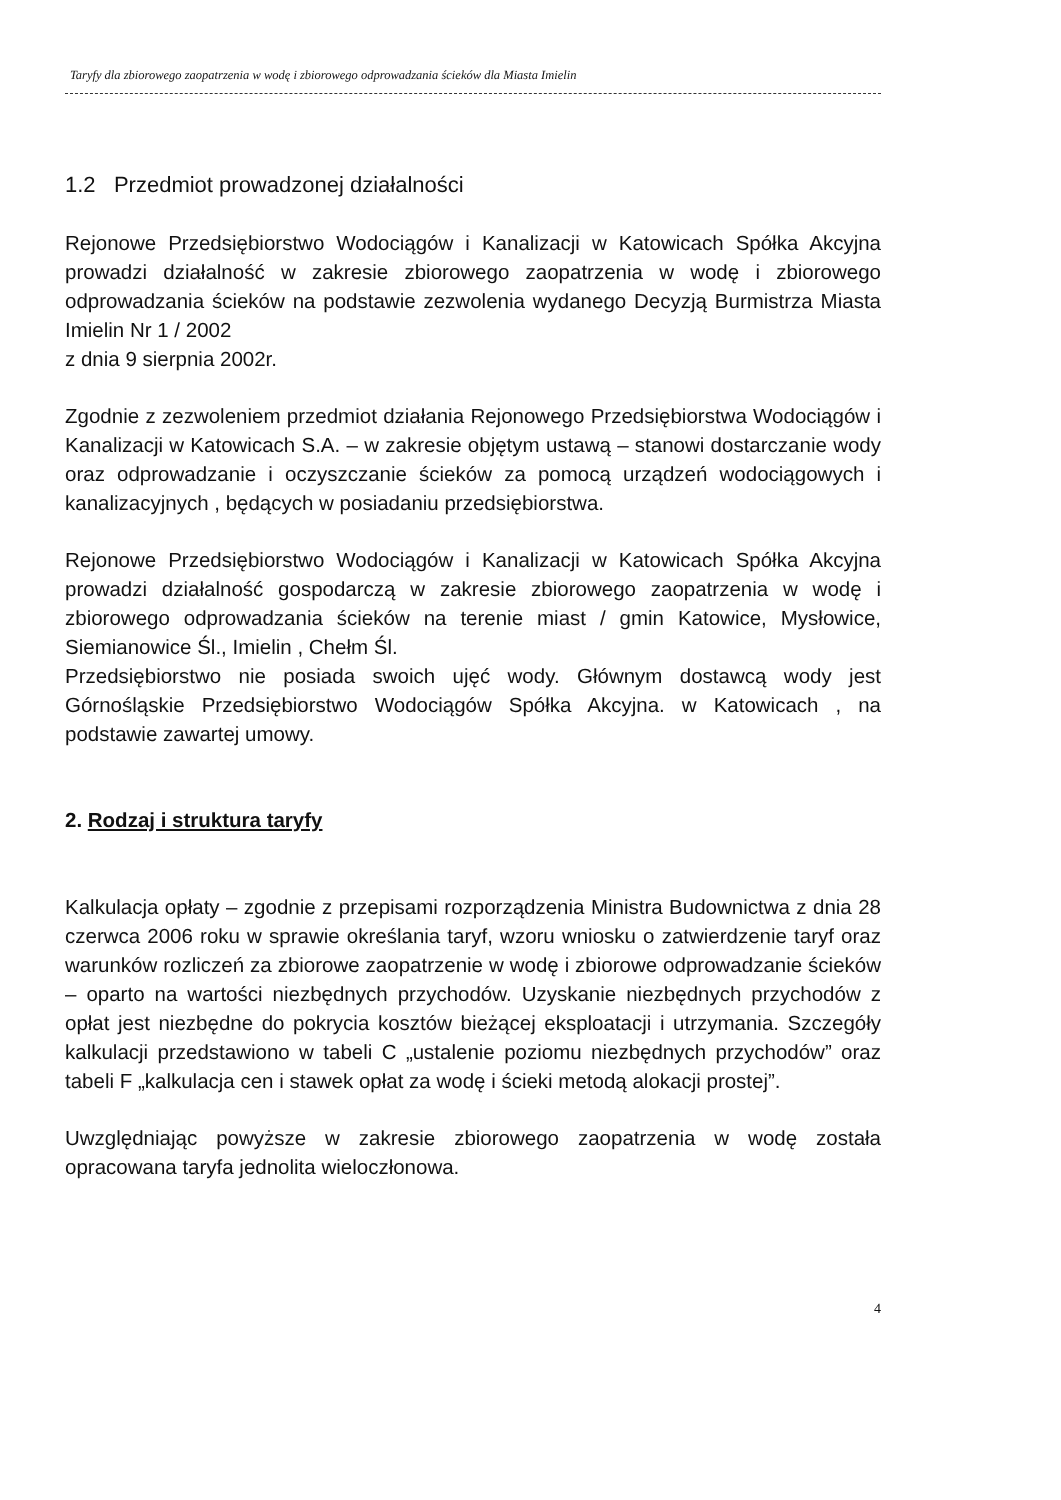Taryfy dla zbiorowego zaopatrzenia w wodę i zbiorowego odprowadzania ścieków dla Miasta Imielin
1.2 Przedmiot prowadzonej działalności
Rejonowe Przedsiębiorstwo Wodociągów i Kanalizacji w Katowicach Spółka Akcyjna prowadzi działalność w zakresie zbiorowego zaopatrzenia w wodę i zbiorowego odprowadzania ścieków na podstawie zezwolenia wydanego Decyzją Burmistrza Miasta Imielin Nr 1 / 2002
z dnia 9 sierpnia 2002r.
Zgodnie z zezwoleniem przedmiot działania Rejonowego Przedsiębiorstwa Wodociągów i Kanalizacji w Katowicach S.A. – w zakresie objętym ustawą – stanowi dostarczanie wody oraz odprowadzanie i oczyszczanie ścieków za pomocą urządzeń wodociągowych i kanalizacyjnych , będących w posiadaniu przedsiębiorstwa.
Rejonowe Przedsiębiorstwo Wodociągów i Kanalizacji w Katowicach Spółka Akcyjna prowadzi działalność gospodarczą w zakresie zbiorowego zaopatrzenia w wodę i zbiorowego odprowadzania ścieków na terenie miast / gmin Katowice, Mysłowice, Siemianowice Śl., Imielin , Chełm Śl.
Przedsiębiorstwo nie posiada swoich ujęć wody. Głównym dostawcą wody jest Górnośląskie Przedsiębiorstwo Wodociągów Spółka Akcyjna. w Katowicach , na podstawie zawartej umowy.
2. Rodzaj i struktura taryfy
Kalkulacja opłaty – zgodnie z przepisami rozporządzenia Ministra Budownictwa z dnia 28 czerwca 2006 roku w sprawie określania taryf, wzoru wniosku o zatwierdzenie taryf oraz warunków rozliczeń za zbiorowe zaopatrzenie w wodę i zbiorowe odprowadzanie ścieków – oparto na wartości niezbędnych przychodów. Uzyskanie niezbędnych przychodów z opłat jest niezbędne do pokrycia kosztów bieżącej eksploatacji i utrzymania. Szczegóły kalkulacji przedstawiono w tabeli C „ustalenie poziomu niezbędnych przychodów” oraz tabeli F „kalkulacja cen i stawek opłat za wodę i ścieki metodą alokacji prostej”.
Uwzględniając powyższe w zakresie zbiorowego zaopatrzenia w wodę została opracowana taryfa jednolita wieloczłonowa.
4